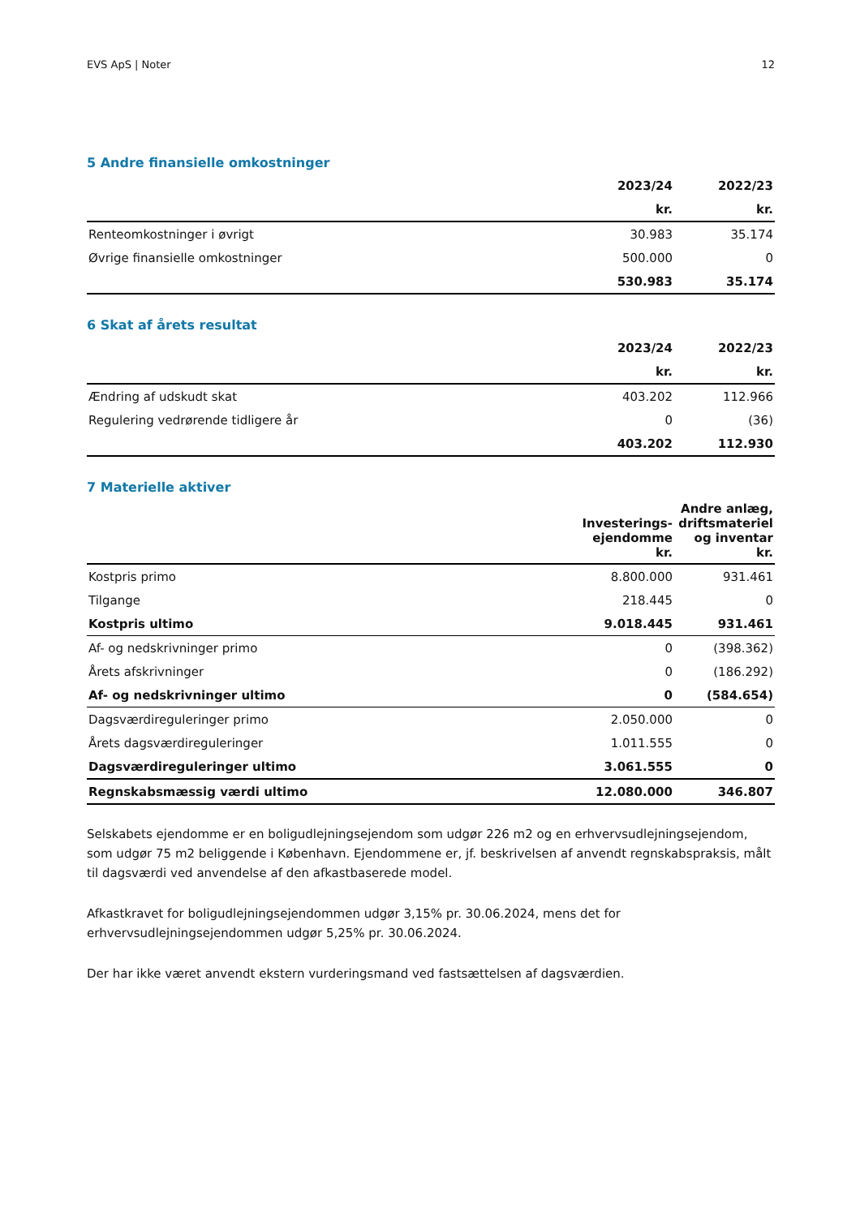EVS ApS | Noter 12
5 Andre finansielle omkostninger
| | 2023/24 | 2022/23 |
| --- | --- | --- |
| | kr. | kr. |
| Renteomkostninger i øvrigt | 30.983 | 35.174 |
| Øvrige finansielle omkostninger | 500.000 | 0 |
| | 530.983 | 35.174 |
6 Skat af årets resultat
| | 2023/24 | 2022/23 |
| --- | --- | --- |
| | kr. | kr. |
| Ændring af udskudt skat | 403.202 | 112.966 |
| Regulering vedrørende tidligere år | 0 | (36) |
| | 403.202 | 112.930 |
7 Materielle aktiver
| | Investerings- ejendomme kr. | Andre anlæg, driftsmateriel og inventar kr. |
| --- | --- | --- |
| Kostpris primo | 8.800.000 | 931.461 |
| Tilgange | 218.445 | 0 |
| Kostpris ultimo | 9.018.445 | 931.461 |
| Af- og nedskrivninger primo | 0 | (398.362) |
| Årets afskrivninger | 0 | (186.292) |
| Af- og nedskrivninger ultimo | 0 | (584.654) |
| Dagsværdireguleringer primo | 2.050.000 | 0 |
| Årets dagsværdireguleringer | 1.011.555 | 0 |
| Dagsværdireguleringer ultimo | 3.061.555 | 0 |
| Regnskabsmæssig værdi ultimo | 12.080.000 | 346.807 |
Selskabets ejendomme er en boligudlejningsejendom som udgør 226 m2 og en erhvervsudlejningsejendom, som udgør 75 m2 beliggende i København. Ejendommene er, jf. beskrivelsen af anvendt regnskabspraksis, målt til dagsværdi ved anvendelse af den afkastbaserede model.
Afkastkravet for boligudlejningsejendommen udgør 3,15% pr. 30.06.2024, mens det for erhvervsudlejningsejendommen udgør 5,25% pr. 30.06.2024.
Der har ikke været anvendt ekstern vurderingsmand ved fastsættelsen af dagsværdien.